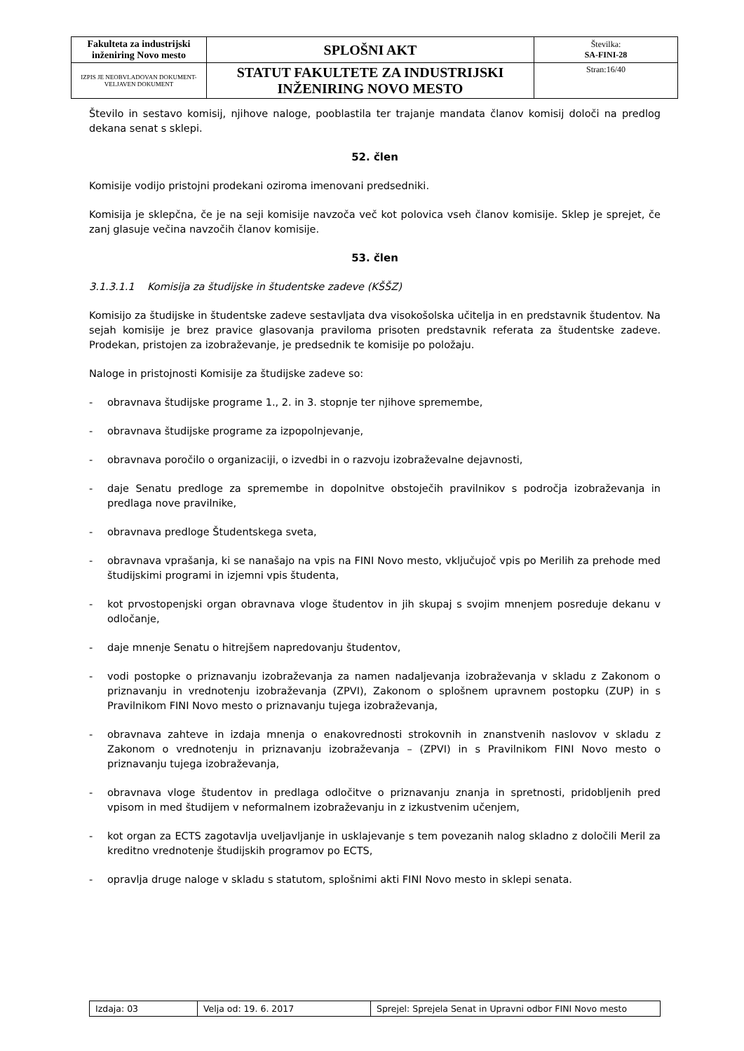| Fakulteta za industrijski inženiring Novo mesto | SPLOŠNI AKT | Številka: SA-FINI-28 |
| IZPIS JE NEOBVLADOVAN DOKUMENT-VELJAVEN DOKUMENT | STATUT FAKULTETE ZA INDUSTRIJSKI INŽENIRING NOVO MESTO | Stran:16/40 |
Število in sestavo komisij, njihove naloge, pooblastila ter trajanje mandata članov komisij določi na predlog dekana senat s sklepi.
52. člen
Komisije vodijo pristojni prodekani oziroma imenovani predsedniki.
Komisija je sklepčna, če je na seji komisije navzoča več kot polovica vseh članov komisije. Sklep je sprejet, če zanj glasuje večina navzočih članov komisije.
53. člen
3.1.3.1.1 Komisija za študijske in študentske zadeve (KŠŠZ)
Komisijo za študijske in študentske zadeve sestavljata dva visokošolska učitelja in en predstavnik študentov. Na sejah komisije je brez pravice glasovanja praviloma prisoten predstavnik referata za študentske zadeve. Prodekan, pristojen za izobraževanje, je predsednik te komisije po položaju.
Naloge in pristojnosti Komisije za študijske zadeve so:
- obravnava študijske programe 1., 2. in 3. stopnje ter njihove spremembe,
- obravnava študijske programe za izpopolnjevanje,
- obravnava poročilo o organizaciji, o izvedbi in o razvoju izobraževalne dejavnosti,
- daje Senatu predloge za spremembe in dopolnitve obstoječih pravilnikov s področja izobraževanja in predlaga nove pravilnike,
- obravnava predloge Študentskega sveta,
- obravnava vprašanja, ki se nanašajo na vpis na FINI Novo mesto, vključujoč vpis po Merilih za prehode med študijskimi programi in izjemni vpis študenta,
- kot prvostopenjski organ obravnava vloge študentov in jih skupaj s svojim mnenjem posreduje dekanu v odločanje,
- daje mnenje Senatu o hitrejšem napredovanju študentov,
- vodi postopke o priznavanju izobraževanja za namen nadaljevanja izobraževanja v skladu z Zakonom o priznavanju in vrednotenju izobraževanja (ZPVI), Zakonom o splošnem upravnem postopku (ZUP) in s Pravilnikom FINI Novo mesto o priznavanju tujega izobraževanja,
- obravnava zahteve in izdaja mnenja o enakovrednosti strokovnih in znanstvenih naslovov v skladu z Zakonom o vrednotenju in priznavanju izobraževanja – (ZPVI) in s Pravilnikom FINI Novo mesto o priznavanju tujega izobraževanja,
- obravnava vloge študentov in predlaga odločitve o priznavanju znanja in spretnosti, pridobljenih pred vpisom in med študijem v neformalnem izobraževanju in z izkustvenim učenjem,
- kot organ za ECTS zagotavlja uveljavljanje in usklajevanje s tem povezanih nalog skladno z določili Meril za kreditno vrednotenje študijskih programov po ECTS,
- opravlja druge naloge v skladu s statutom, splošnimi akti FINI Novo mesto in sklepi senata.
| Izdaja: 03 | Velja od: 19. 6. 2017 | Sprejel: Sprejela Senat in Upravni odbor FINI Novo mesto |